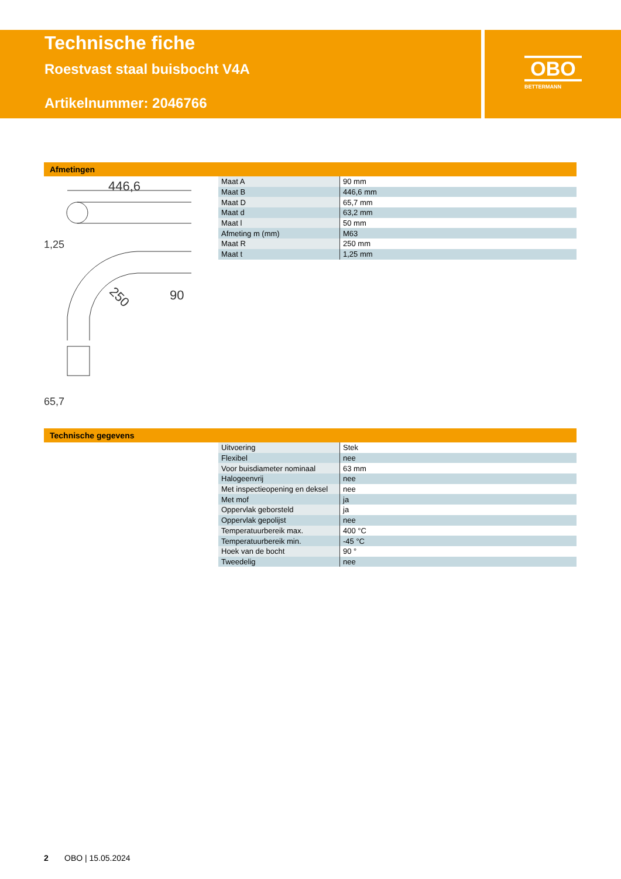Technische fiche
Roestvast staal buisbocht V4A
Artikelnummer: 2046766
OBO
BETTERMANN
Afmetingen
446,6
1,25
90
250
65,7
| Maat A | 90 mm |
| Maat B | 446,6 mm |
| Maat D | 65,7 mm |
| Maat d | 63,2 mm |
| Maat l | 50 mm |
| Afmeting m (mm) | M63 |
| Maat R | 250 mm |
| Maat t | 1,25 mm |
Technische gegevens
| Uitvoering | Stek |
| Flexibel | nee |
| Voor buisdiameter nominaal | 63 mm |
| Halogeenvrij | nee |
| Met inspectieopening en deksel | nee |
| Met mof | ja |
| Oppervlak geborsteld | ja |
| Oppervlak gepolijst | nee |
| Temperatuurbereik max. | 400 °C |
| Temperatuurbereik min. | -45 °C |
| Hoek van de bocht | 90 ° |
| Tweedelig | nee |
2 OBO | 15.05.2024